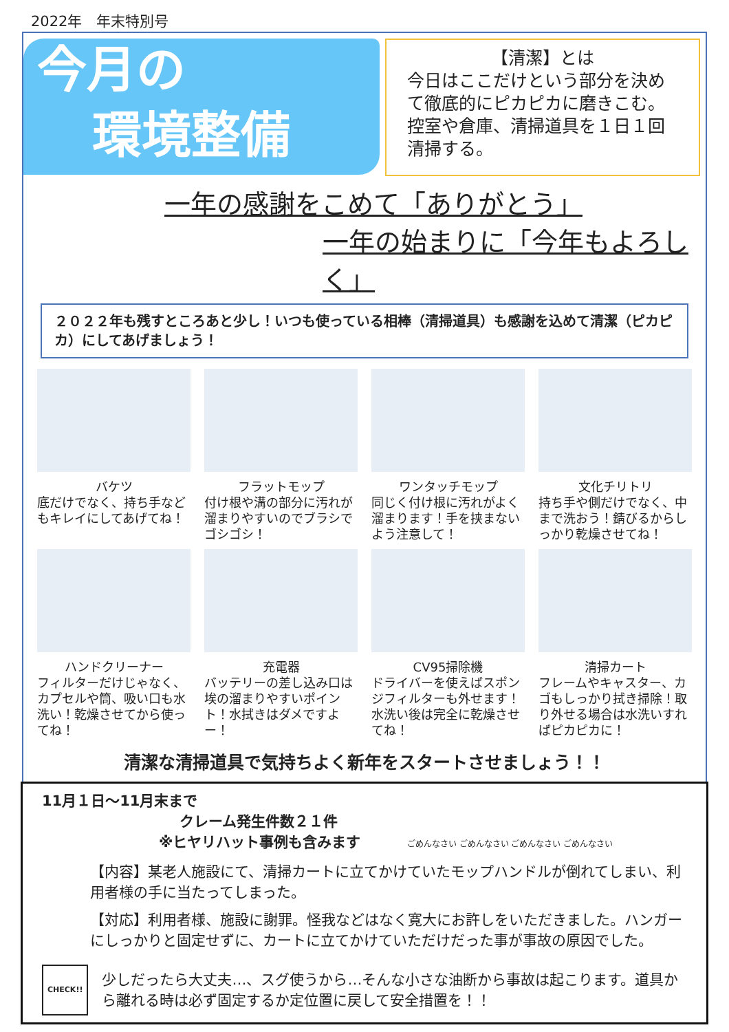2022年　年末特別号
今月の
環境整備
【清潔】とは
今日はここだけという部分を決めて徹底的にピカピカに磨きこむ。控室や倉庫、清掃道具を１日１回清掃する。
一年の感謝をこめて「ありがとう」
一年の始まりに「今年もよろしく」
２０２２年も残すところあと少し！いつも使っている相棒（清掃道具）も感謝を込めて清潔（ピカピカ）にしてあげましょう！
バケツ
底だけでなく、持ち手などもキレイにしてあげてね！
フラットモップ
付け根や溝の部分に汚れが溜まりやすいのでブラシでゴシゴシ！
ワンタッチモップ
同じく付け根に汚れがよく溜まります！手を挟まないよう注意して！
文化チリトリ
持ち手や側だけでなく、中まで洗おう！錆びるからしっかり乾燥させてね！
ハンドクリーナー
フィルターだけじゃなく、カプセルや筒、吸い口も水洗い！乾燥させてから使ってね！
充電器
バッテリーの差し込み口は埃の溜まりやすいポイント！水拭きはダメですよー！
CV95掃除機
ドライバーを使えばスポンジフィルターも外せます！水洗い後は完全に乾燥させてね！
清掃カート
フレームやキャスター、カゴもしっかり拭き掃除！取り外せる場合は水洗いすればピカピカに！
清潔な清掃道具で気持ちよく新年をスタートさせましょう！！
11月１日～11月末まで
クレーム発生件数２１件
※ヒヤリハット事例も含みます ごめんなさい ごめんなさい ごめんなさい ごめんなさい
【内容】某老人施設にて、清掃カートに立てかけていたモップハンドルが倒れてしまい、利用者様の手に当たってしまった。
【対応】利用者様、施設に謝罪。怪我などはなく寛大にお許しをいただきました。ハンガーにしっかりと固定せずに、カートに立てかけていただけだった事が事故の原因でした。
CHECK!!
少しだったら大丈夫…、スグ使うから…そんな小さな油断から事故は起こります。道具から離れる時は必ず固定するか定位置に戻して安全措置を！！